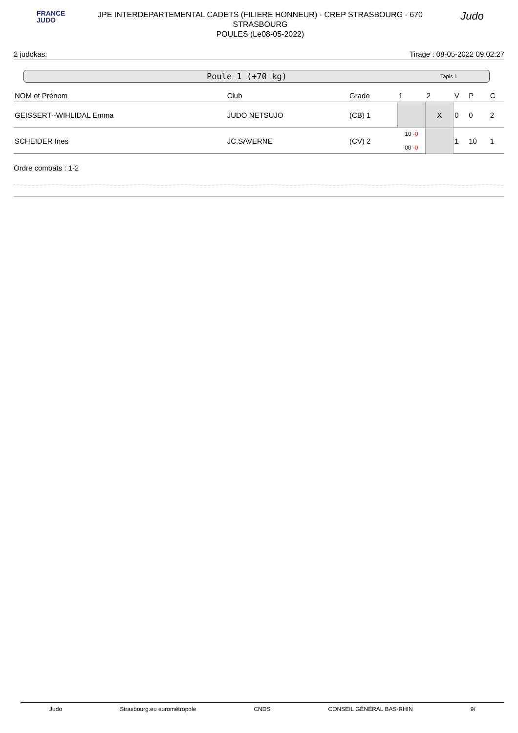FRANCE
JUDO
JPE INTERDEPARTEMENTAL CADETS (FILIERE HONNEUR) - CREP STRASBOURG - 670
STRASBOURG
POULES (Le08-05-2022)
Judo
2 judokas. Tirage : 08-05-2022 09:02:27
Poule 1 (+70 kg) Tapis 1
| NOM et Prénom | Club | Grade | 1 | 2 | V | P | C |
| --- | --- | --- | --- | --- | --- | --- | --- |
| GEISSERT--WIHLIDAL Emma | JUDO NETSUJO | (CB) 1 | | X | 0 | 0 | 2 |
| SCHEIDER Ines | JC.SAVERNE | (CV) 2 | 10 -0 00 -0 | | 1 | 10 | 1 |
Ordre combats : 1-2
Judo Strasbourg.eu eurométropole CNDS CONSEIL GÉNÉRAL BAS-RHIN 9/